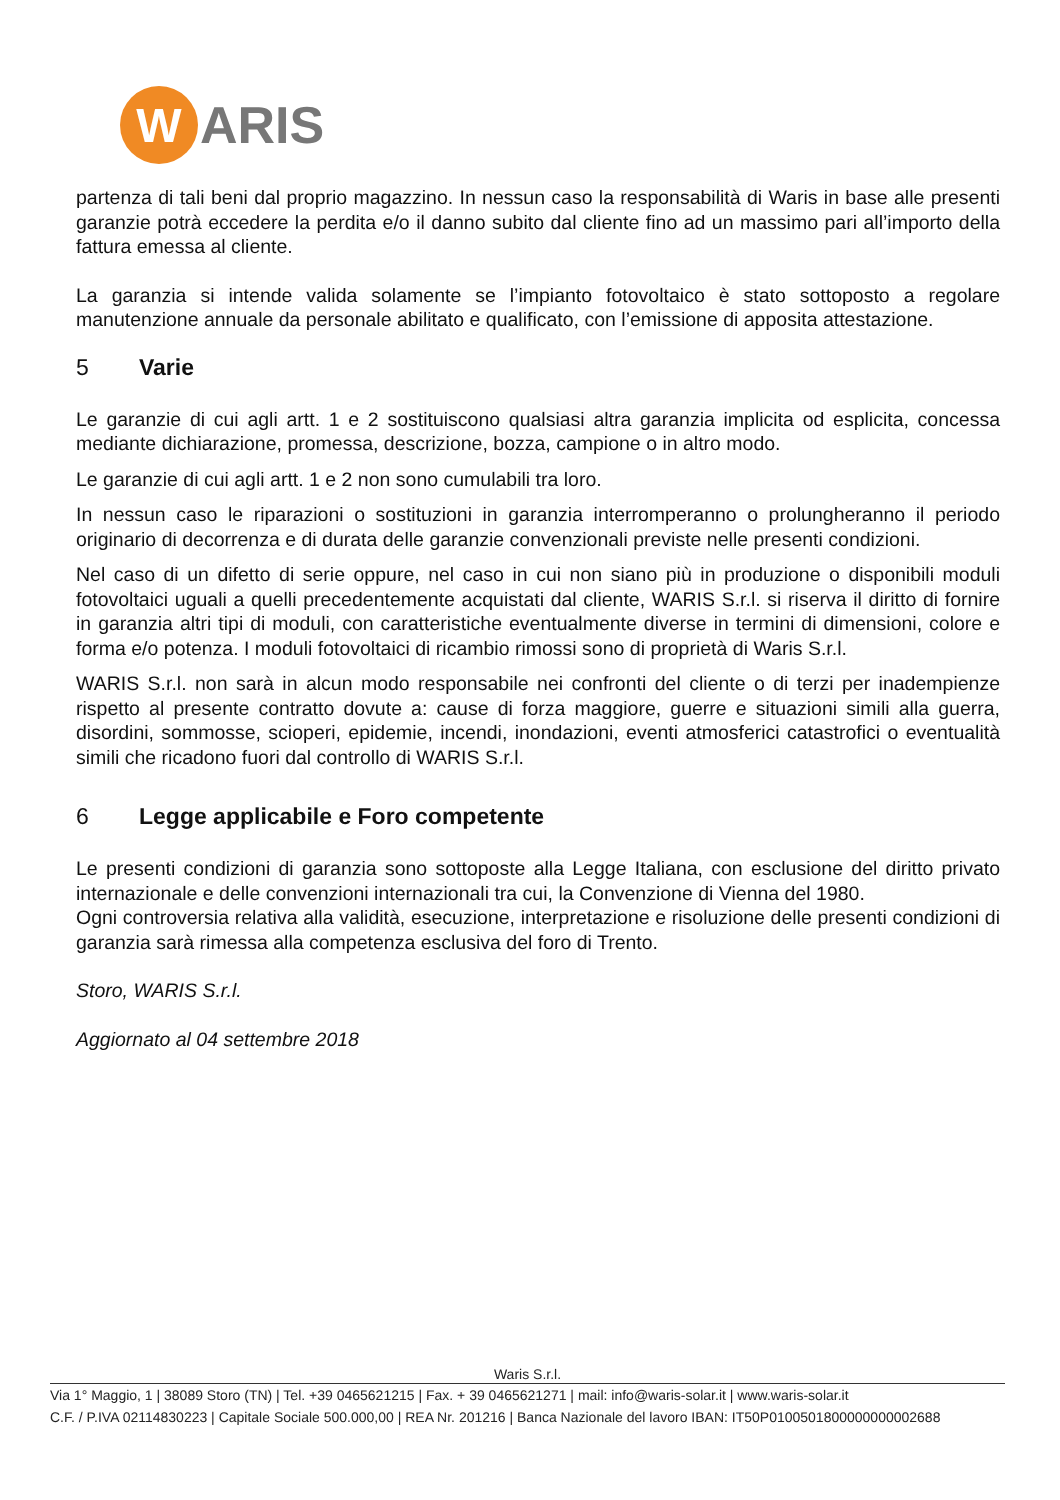W
ARIS
partenza di tali beni dal proprio magazzino. In nessun caso la responsabilità di Waris in base alle presenti garanzie potrà eccedere la perdita e/o il danno subito dal cliente fino ad un massimo pari all’importo della fattura emessa al cliente.
La garanzia si intende valida solamente se l’impianto fotovoltaico è stato sottoposto a regolare manutenzione annuale da personale abilitato e qualificato, con l’emissione di apposita attestazione.
5 Varie
Le garanzie di cui agli artt. 1 e 2 sostituiscono qualsiasi altra garanzia implicita od esplicita, concessa mediante dichiarazione, promessa, descrizione, bozza, campione o in altro modo.
Le garanzie di cui agli artt. 1 e 2 non sono cumulabili tra loro.
In nessun caso le riparazioni o sostituzioni in garanzia interromperanno o prolungheranno il periodo originario di decorrenza e di durata delle garanzie convenzionali previste nelle presenti condizioni.
Nel caso di un difetto di serie oppure, nel caso in cui non siano più in produzione o disponibili moduli fotovoltaici uguali a quelli precedentemente acquistati dal cliente, WARIS S.r.l. si riserva il diritto di fornire in garanzia altri tipi di moduli, con caratteristiche eventualmente diverse in termini di dimensioni, colore e forma e/o potenza. I moduli fotovoltaici di ricambio rimossi sono di proprietà di Waris S.r.l.
WARIS S.r.l. non sarà in alcun modo responsabile nei confronti del cliente o di terzi per inadempienze rispetto al presente contratto dovute a: cause di forza maggiore, guerre e situazioni simili alla guerra, disordini, sommosse, scioperi, epidemie, incendi, inondazioni, eventi atmosferici catastrofici o eventualità simili che ricadono fuori dal controllo di WARIS S.r.l.
6 Legge applicabile e Foro competente
Le presenti condizioni di garanzia sono sottoposte alla Legge Italiana, con esclusione del diritto privato internazionale e delle convenzioni internazionali tra cui, la Convenzione di Vienna del 1980.
Ogni controversia relativa alla validità, esecuzione, interpretazione e risoluzione delle presenti condizioni di garanzia sarà rimessa alla competenza esclusiva del foro di Trento.
Storo, WARIS S.r.l.
Aggiornato al 04 settembre 2018
Waris S.r.l.
Via 1° Maggio, 1 | 38089 Storo (TN) | Tel. +39 0465621215 | Fax. + 39 0465621271 | mail: info@waris-solar.it | www.waris-solar.it
C.F. / P.IVA 02114830223 | Capitale Sociale 500.000,00 | REA Nr. 201216 | Banca Nazionale del lavoro IBAN: IT50P0100501800000000002688